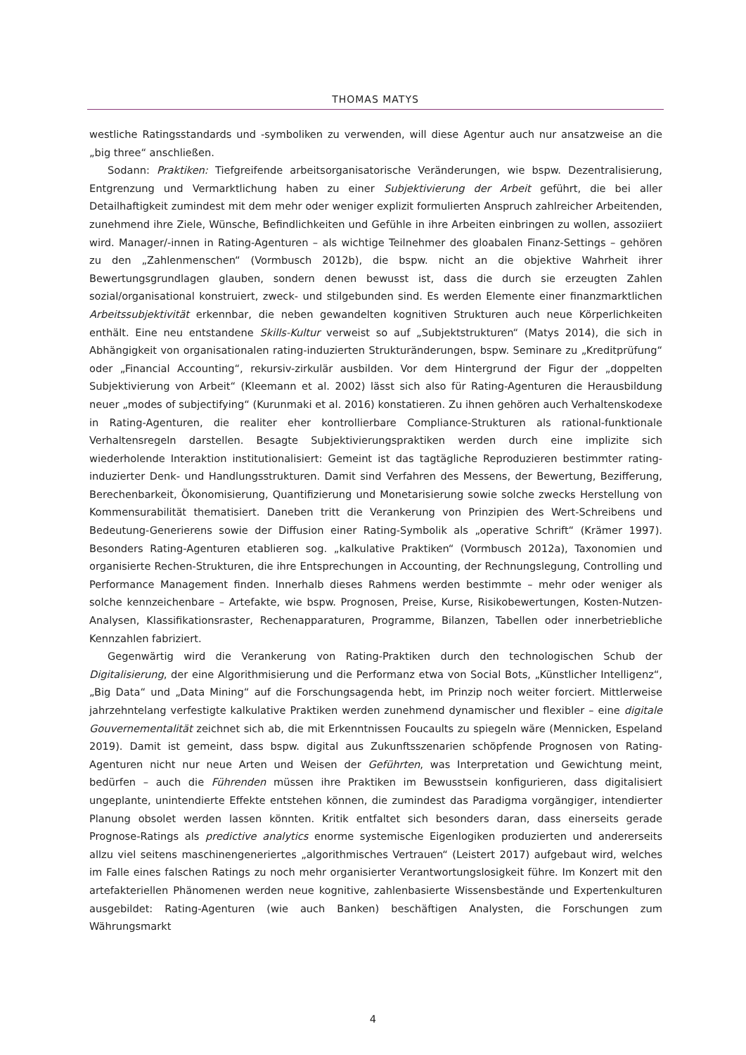THOMAS MATYS
westliche Ratingsstandards und -symboliken zu verwenden, will diese Agentur auch nur ansatzweise an die „big three“ anschließen.
Sodann: Praktiken: Tiefgreifende arbeitsorganisatorische Veränderungen, wie bspw. Dezentralisierung, Entgrenzung und Vermarktlichung haben zu einer Subjektivierung der Arbeit geführt, die bei aller Detailhaftigkeit zumindest mit dem mehr oder weniger explizit formulierten Anspruch zahlreicher Arbeitenden, zunehmend ihre Ziele, Wünsche, Befindlichkeiten und Gefühle in ihre Arbeiten einbringen zu wollen, assoziiert wird. Manager/-innen in Rating-Agenturen – als wichtige Teilnehmer des gloabalen Finanz-Settings – gehören zu den „Zahlenmenschen“ (Vormbusch 2012b), die bspw. nicht an die objektive Wahrheit ihrer Bewertungsgrundlagen glauben, sondern denen bewusst ist, dass die durch sie erzeugten Zahlen sozial/organisational konstruiert, zweck- und stilgebunden sind. Es werden Elemente einer finanzmarktlichen Arbeitssubjektivität erkennbar, die neben gewandelten kognitiven Strukturen auch neue Körperlichkeiten enthält. Eine neu entstandene Skills-Kultur verweist so auf „Subjektstrukturen“ (Matys 2014), die sich in Abhängigkeit von organisationalen rating-induzierten Strukturänderungen, bspw. Seminare zu „Kreditprüfung“ oder „Financial Accounting“, rekursiv-zirkulär ausbilden. Vor dem Hintergrund der Figur der „doppelten Subjektivierung von Arbeit“ (Kleemann et al. 2002) lässt sich also für Rating-Agenturen die Herausbildung neuer „modes of subjectifying“ (Kurunmaki et al. 2016) konstatieren. Zu ihnen gehören auch Verhaltenskodexe in Rating-Agenturen, die realiter eher kontrollierbare Compliance-Strukturen als rational-funktionale Verhaltensregeln darstellen. Besagte Subjektivierungspraktiken werden durch eine implizite sich wiederholende Interaktion institutionalisiert: Gemeint ist das tagtägliche Reproduzieren bestimmter rating-induzierter Denk- und Handlungsstrukturen. Damit sind Verfahren des Messens, der Bewertung, Bezifferung, Berechenbarkeit, Ökonomisierung, Quantifizierung und Monetarisierung sowie solche zwecks Herstellung von Kommensurabilität thematisiert. Daneben tritt die Verankerung von Prinzipien des Wert-Schreibens und Bedeutung-Generierens sowie der Diffusion einer Rating-Symbolik als „operative Schrift“ (Krämer 1997). Besonders Rating-Agenturen etablieren sog. „kalkulative Praktiken“ (Vormbusch 2012a), Taxonomien und organisierte Rechen-Strukturen, die ihre Entsprechungen in Accounting, der Rechnungslegung, Controlling und Performance Management finden. Innerhalb dieses Rahmens werden bestimmte – mehr oder weniger als solche kennzeichenbare – Artefakte, wie bspw. Prognosen, Preise, Kurse, Risikobewertungen, Kosten-Nutzen-Analysen, Klassifikationsraster, Rechenapparaturen, Programme, Bilanzen, Tabellen oder innerbetriebliche Kennzahlen fabriziert.
Gegenwärtig wird die Verankerung von Rating-Praktiken durch den technologischen Schub der Digitalisierung, der eine Algorithmisierung und die Performanz etwa von Social Bots, „Künstlicher Intelligenz“, „Big Data“ und „Data Mining“ auf die Forschungsagenda hebt, im Prinzip noch weiter forciert. Mittlerweise jahrzehntelang verfestigte kalkulative Praktiken werden zunehmend dynamischer und flexibler – eine digitale Gouvernementalität zeichnet sich ab, die mit Erkenntnissen Foucaults zu spiegeln wäre (Mennicken, Espeland 2019). Damit ist gemeint, dass bspw. digital aus Zukunftsszenarien schöpfende Prognosen von Rating-Agenturen nicht nur neue Arten und Weisen der Geführten, was Interpretation und Gewichtung meint, bedürfen – auch die Führenden müssen ihre Praktiken im Bewusstsein konfigurieren, dass digitalisiert ungeplante, unintendierte Effekte entstehen können, die zumindest das Paradigma vorgängiger, intendierter Planung obsolet werden lassen könnten. Kritik entfaltet sich besonders daran, dass einerseits gerade Prognose-Ratings als predictive analytics enorme systemische Eigenlogiken produzierten und andererseits allzu viel seitens maschinengeneriertes „algorithmisches Vertrauen“ (Leistert 2017) aufgebaut wird, welches im Falle eines falschen Ratings zu noch mehr organisierter Verantwortungslosigkeit führe. Im Konzert mit den artefakteriellen Phänomenen werden neue kognitive, zahlenbasierte Wissensbestände und Expertenkulturen ausgebildet: Rating-Agenturen (wie auch Banken) beschäftigen Analysten, die Forschungen zum Währungsmarkt
4